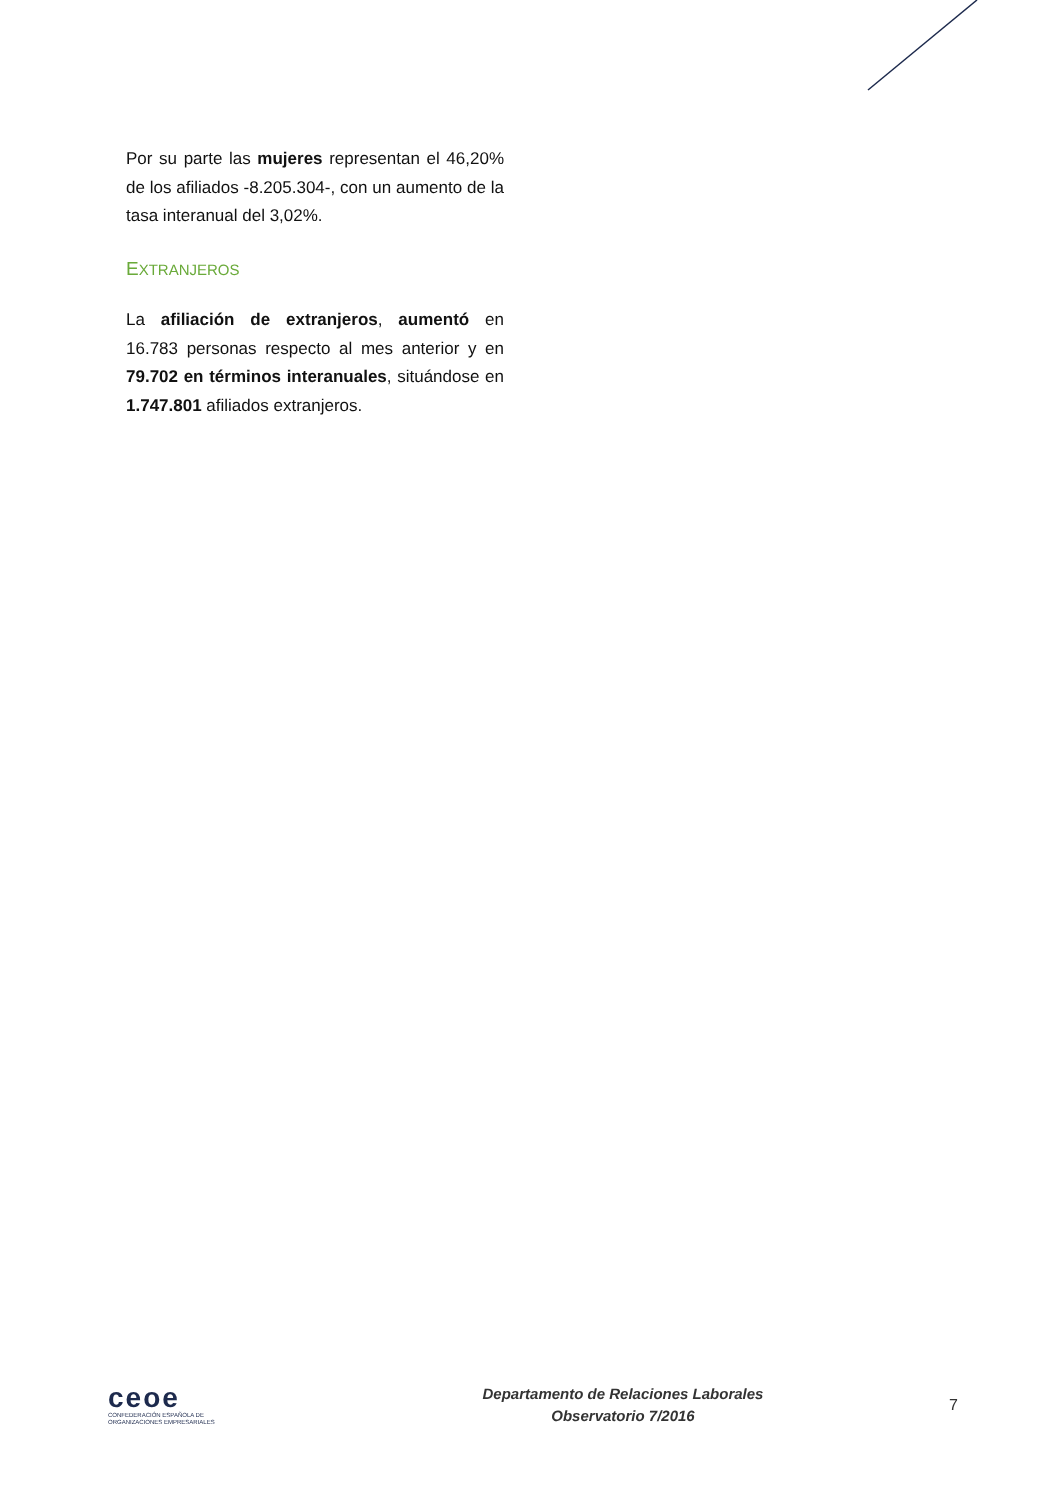Por su parte las mujeres representan el 46,20% de los afiliados -8.205.304-, con un aumento de la tasa interanual del 3,02%.
EXTRANJEROS
La afiliación de extranjeros, aumentó en 16.783 personas respecto al mes anterior y en 79.702 en términos interanuales, situándose en 1.747.801 afiliados extranjeros.
ceoe
CONFEDERACIÓN ESPAÑOLA DE
ORGANIZACIONES EMPRESARIALES
Departamento de Relaciones Laborales
Observatorio 7/2016
7